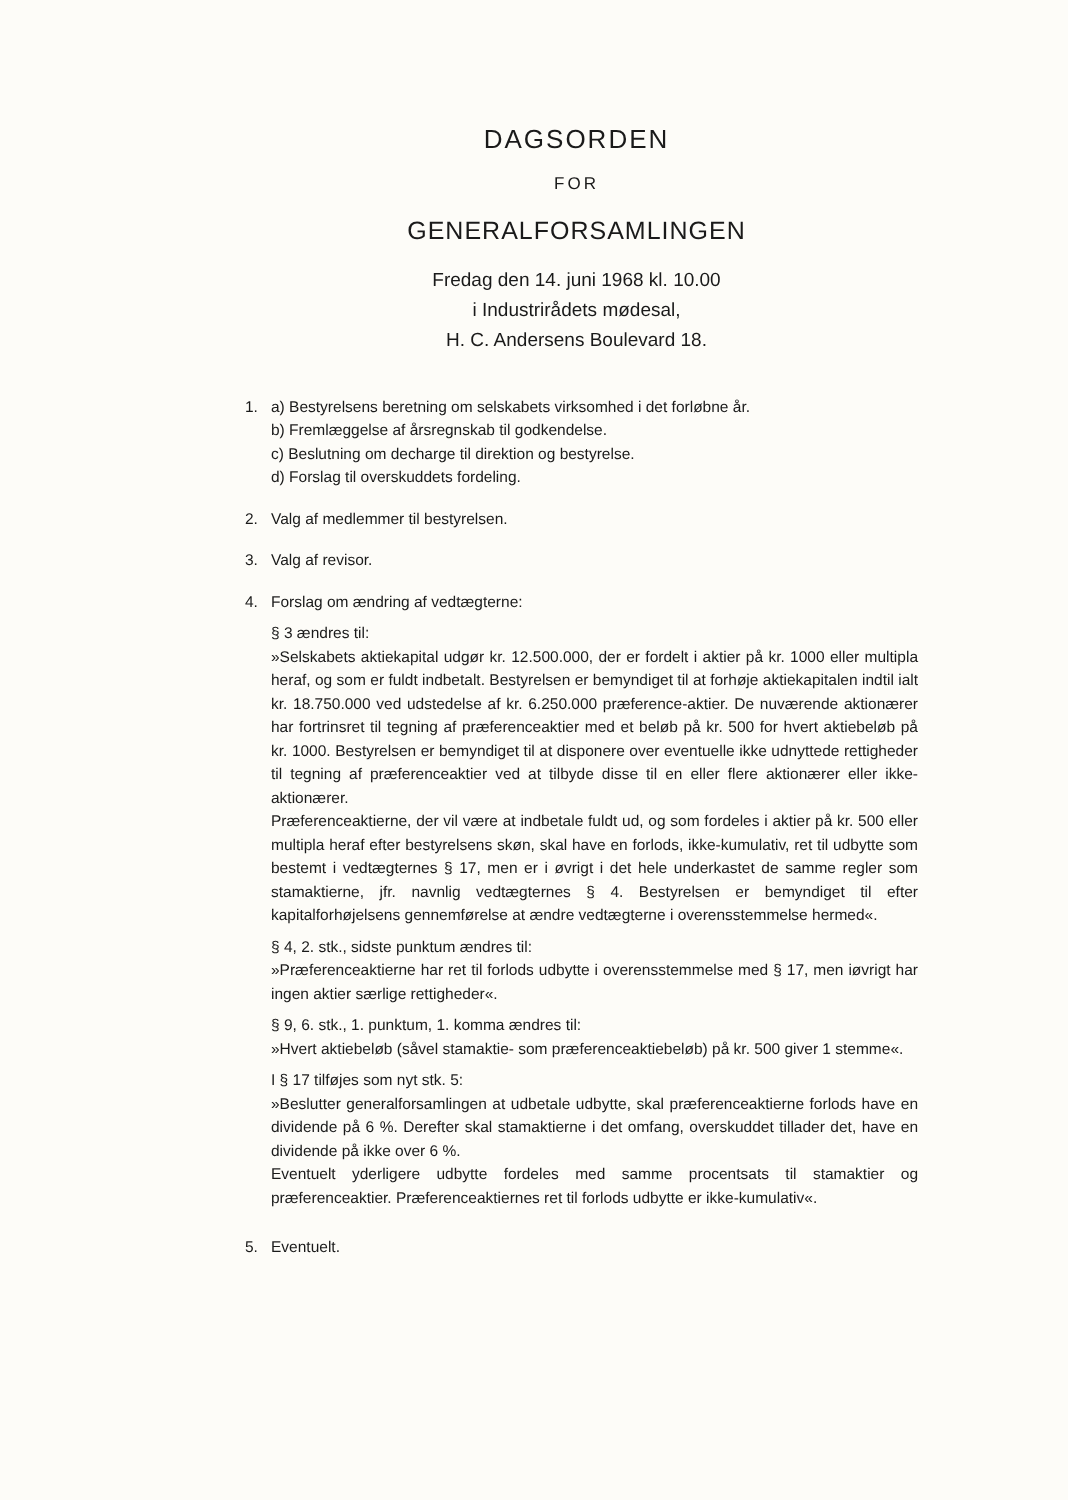DAGSORDEN
FOR
GENERALFORSAMLINGEN
Fredag den 14. juni 1968 kl. 10.00
i Industrirådets mødesal,
H. C. Andersens Boulevard 18.
1. a) Bestyrelsens beretning om selskabets virksomhed i det forløbne år.
b) Fremlæggelse af årsregnskab til godkendelse.
c) Beslutning om decharge til direktion og bestyrelse.
d) Forslag til overskuddets fordeling.
2. Valg af medlemmer til bestyrelsen.
3. Valg af revisor.
4. Forslag om ændring af vedtægterne:
§ 3 ændres til:
»Selskabets aktiekapital udgør kr. 12.500.000, der er fordelt i aktier på kr. 1000 eller multipla heraf, og som er fuldt indbetalt. Bestyrelsen er bemyndiget til at forhøje aktiekapitalen indtil ialt kr. 18.750.000 ved udstedelse af kr. 6.250.000 præference-aktier. De nuværende aktionærer har fortrinsret til tegning af præferenceaktier med et beløb på kr. 500 for hvert aktiebeløb på kr. 1000. Bestyrelsen er bemyndiget til at disponere over eventuelle ikke udnyttede rettigheder til tegning af præferenceaktier ved at tilbyde disse til en eller flere aktionærer eller ikke-aktionærer.
Præferenceaktierne, der vil være at indbetale fuldt ud, og som fordeles i aktier på kr. 500 eller multipla heraf efter bestyrelsens skøn, skal have en forlods, ikke-kumulativ, ret til udbytte som bestemt i vedtægternes § 17, men er i øvrigt i det hele underkastet de samme regler som stamaktierne, jfr. navnlig vedtægternes § 4. Bestyrelsen er bemyndiget til efter kapitalforhøjelsens gennemførelse at ændre vedtægterne i overensstemmelse hermed«.
§ 4, 2. stk., sidste punktum ændres til:
»Præferenceaktierne har ret til forlods udbytte i overensstemmelse med § 17, men iøvrigt har ingen aktier særlige rettigheder«.
§ 9, 6. stk., 1. punktum, 1. komma ændres til:
»Hvert aktiebeløb (såvel stamaktie- som præferenceaktiebeløb) på kr. 500 giver 1 stemme«.
I § 17 tilføjes som nyt stk. 5:
»Beslutter generalforsamlingen at udbetale udbytte, skal præferenceaktierne forlods have en dividende på 6 %. Derefter skal stamaktierne i det omfang, overskuddet tillader det, have en dividende på ikke over 6 %.
Eventuelt yderligere udbytte fordeles med samme procentsats til stamaktier og præferenceaktier. Præferenceaktiernes ret til forlods udbytte er ikke-kumulativ«.
5. Eventuelt.